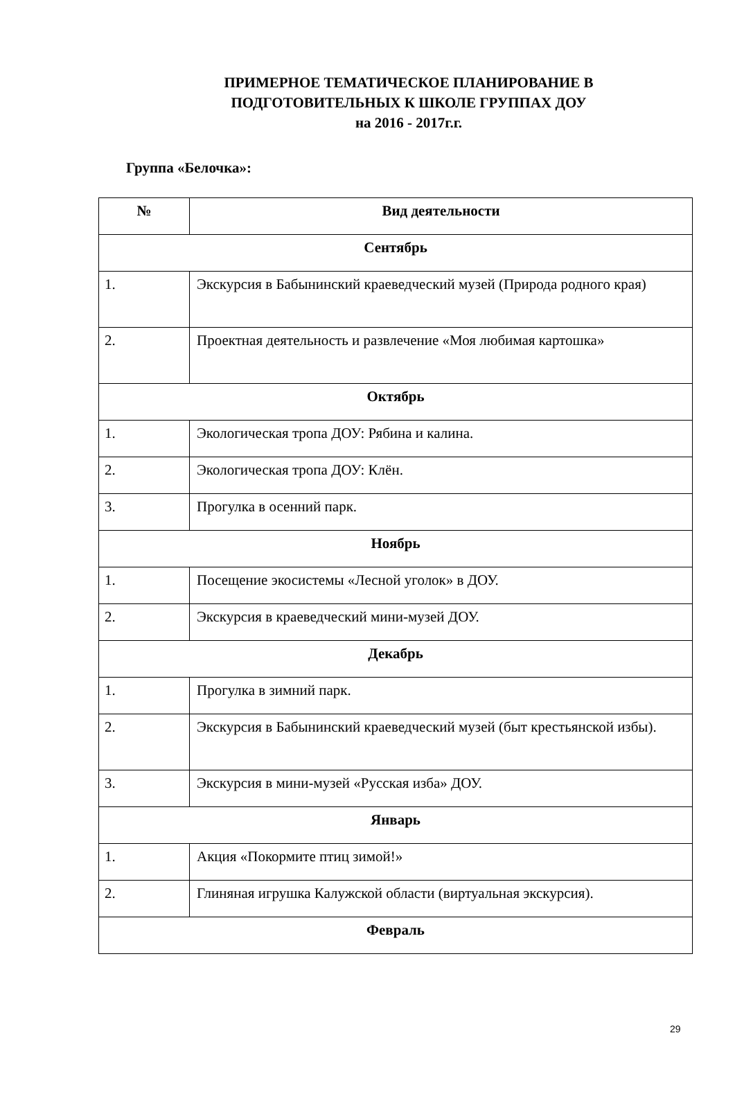ПРИМЕРНОЕ ТЕМАТИЧЕСКОЕ ПЛАНИРОВАНИЕ В
ПОДГОТОВИТЕЛЬНЫХ К ШКОЛЕ ГРУППАХ ДОУ
на 2016 - 2017г.г.
Группа «Белочка»:
| № | Вид деятельности |
| --- | --- |
| Сентябрь | |
| 1. | Экскурсия в Бабынинский краеведческий музей (Природа родного края) |
| 2. | Проектная деятельность и развлечение «Моя любимая картошка» |
| Октябрь | |
| 1. | Экологическая тропа ДОУ: Рябина и калина. |
| 2. | Экологическая тропа ДОУ: Клён. |
| 3. | Прогулка в осенний парк. |
| Ноябрь | |
| 1. | Посещение экосистемы «Лесной уголок» в ДОУ. |
| 2. | Экскурсия в краеведческий мини-музей ДОУ. |
| Декабрь | |
| 1. | Прогулка в зимний парк. |
| 2. | Экскурсия в Бабынинский краеведческий музей (быт крестьянской избы). |
| 3. | Экскурсия в мини-музей «Русская изба» ДОУ. |
| Январь | |
| 1. | Акция «Покормите птиц зимой!» |
| 2. | Глиняная игрушка Калужской области (виртуальная экскурсия). |
| Февраль | |
29